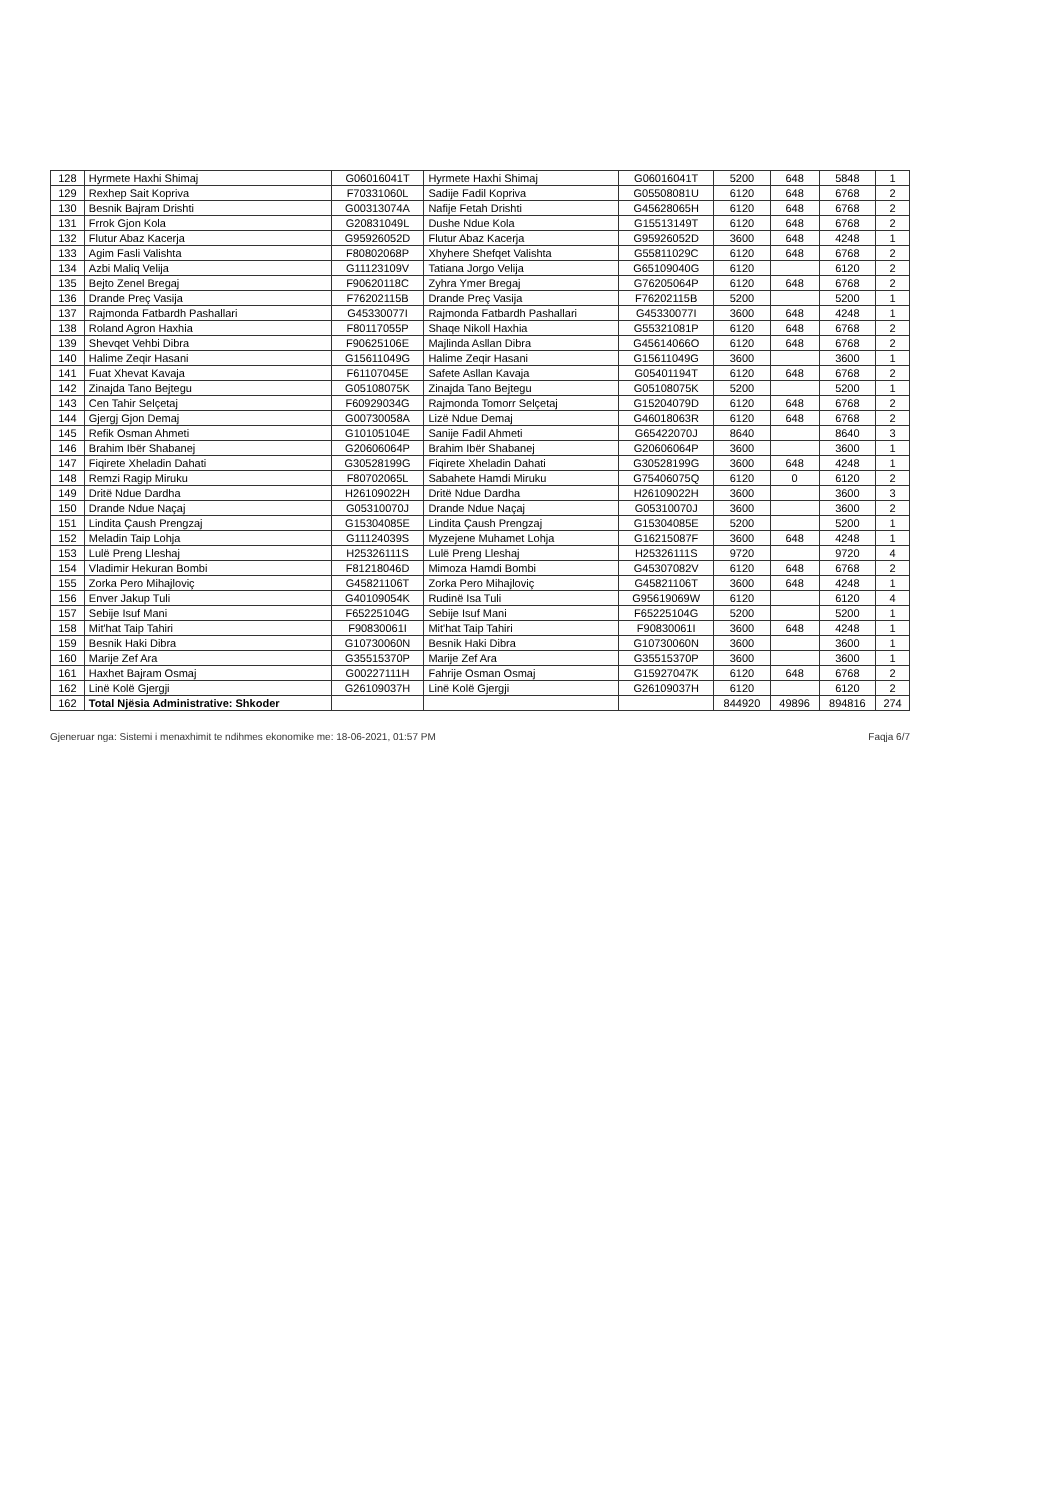| 128 | Hyrmete Haxhi Shimaj | G06016041T | Hyrmete Haxhi Shimaj | G06016041T | 5200 | 648 | 5848 | 1 |
| 129 | Rexhep Sait Kopriva | F70331060L | Sadije Fadil Kopriva | G05508081U | 6120 | 648 | 6768 | 2 |
| 130 | Besnik Bajram Drishti | G00313074A | Nafije Fetah Drishti | G45628065H | 6120 | 648 | 6768 | 2 |
| 131 | Frrok Gjon Kola | G20831049L | Dushe Ndue Kola | G15513149T | 6120 | 648 | 6768 | 2 |
| 132 | Flutur Abaz Kacerja | G95926052D | Flutur Abaz Kacerja | G95926052D | 3600 | 648 | 4248 | 1 |
| 133 | Agim Fasli Valishta | F80802068P | Xhyhere Shefqet Valishta | G55811029C | 6120 | 648 | 6768 | 2 |
| 134 | Azbi Maliq Velija | G11123109V | Tatiana Jorgo Velija | G65109040G | 6120 | | 6120 | 2 |
| 135 | Bejto Zenel Bregaj | F90620118C | Zyhra Ymer Bregaj | G76205064P | 6120 | 648 | 6768 | 2 |
| 136 | Drande Preç Vasija | F76202115B | Drande Preç Vasija | F76202115B | 5200 | | 5200 | 1 |
| 137 | Rajmonda Fatbardh Pashallari | G45330077I | Rajmonda Fatbardh Pashallari | G45330077I | 3600 | 648 | 4248 | 1 |
| 138 | Roland Agron Haxhia | F80117055P | Shaqe Nikoll Haxhia | G55321081P | 6120 | 648 | 6768 | 2 |
| 139 | Shevqet Vehbi Dibra | F90625106E | Majlinda Asllan Dibra | G45614066O | 6120 | 648 | 6768 | 2 |
| 140 | Halime Zeqir Hasani | G15611049G | Halime Zeqir Hasani | G15611049G | 3600 | | 3600 | 1 |
| 141 | Fuat Xhevat Kavaja | F61107045E | Safete Asllan Kavaja | G05401194T | 6120 | 648 | 6768 | 2 |
| 142 | Zinajda Tano Bejtegu | G05108075K | Zinajda Tano Bejtegu | G05108075K | 5200 | | 5200 | 1 |
| 143 | Cen Tahir Selçetaj | F60929034G | Rajmonda Tomorr Selçetaj | G15204079D | 6120 | 648 | 6768 | 2 |
| 144 | Gjergj Gjon Demaj | G00730058A | Lizë Ndue Demaj | G46018063R | 6120 | 648 | 6768 | 2 |
| 145 | Refik Osman Ahmeti | G10105104E | Sanije Fadil Ahmeti | G65422070J | 8640 | | 8640 | 3 |
| 146 | Brahim Ibër Shabanej | G20606064P | Brahim Ibër Shabanej | G20606064P | 3600 | | 3600 | 1 |
| 147 | Fiqirete Xheladin Dahati | G30528199G | Fiqirete Xheladin Dahati | G30528199G | 3600 | 648 | 4248 | 1 |
| 148 | Remzi Ragip Miruku | F80702065L | Sabahete Hamdi Miruku | G75406075Q | 6120 | 0 | 6120 | 2 |
| 149 | Dritë Ndue Dardha | H26109022H | Dritë Ndue Dardha | H26109022H | 3600 | | 3600 | 3 |
| 150 | Drande Ndue Naçaj | G05310070J | Drande Ndue Naçaj | G05310070J | 3600 | | 3600 | 2 |
| 151 | Lindita Çaush Prengzaj | G15304085E | Lindita Çaush Prengzaj | G15304085E | 5200 | | 5200 | 1 |
| 152 | Meladin Taip Lohja | G11124039S | Myzejene Muhamet Lohja | G16215087F | 3600 | 648 | 4248 | 1 |
| 153 | Lulë Preng Lleshaj | H25326111S | Lulë Preng Lleshaj | H25326111S | 9720 | | 9720 | 4 |
| 154 | Vladimir Hekuran Bombi | F81218046D | Mimoza Hamdi Bombi | G45307082V | 6120 | 648 | 6768 | 2 |
| 155 | Zorka Pero Mihajloviç | G45821106T | Zorka Pero Mihajloviç | G45821106T | 3600 | 648 | 4248 | 1 |
| 156 | Enver Jakup Tuli | G40109054K | Rudinë Isa Tuli | G95619069W | 6120 | | 6120 | 4 |
| 157 | Sebije Isuf Mani | F65225104G | Sebije Isuf Mani | F65225104G | 5200 | | 5200 | 1 |
| 158 | Mit'hat Taip Tahiri | F90830061I | Mit'hat Taip Tahiri | F90830061I | 3600 | 648 | 4248 | 1 |
| 159 | Besnik Haki Dibra | G10730060N | Besnik Haki Dibra | G10730060N | 3600 | | 3600 | 1 |
| 160 | Marije Zef Ara | G35515370P | Marije Zef Ara | G35515370P | 3600 | | 3600 | 1 |
| 161 | Haxhet Bajram Osmaj | G00227111H | Fahrije Osman Osmaj | G15927047K | 6120 | 648 | 6768 | 2 |
| 162 | Linë Kolë Gjergji | G26109037H | Linë Kolë Gjergji | G26109037H | 6120 | | 6120 | 2 |
| 162 | Total Njësia Administrative: Shkoder | | | | 844920 | 49896 | 894816 | 274 |
Gjeneruar nga: Sistemi i menaxhimit te ndihmes ekonomike me: 18-06-2021, 01:57 PM Faqja 6/7